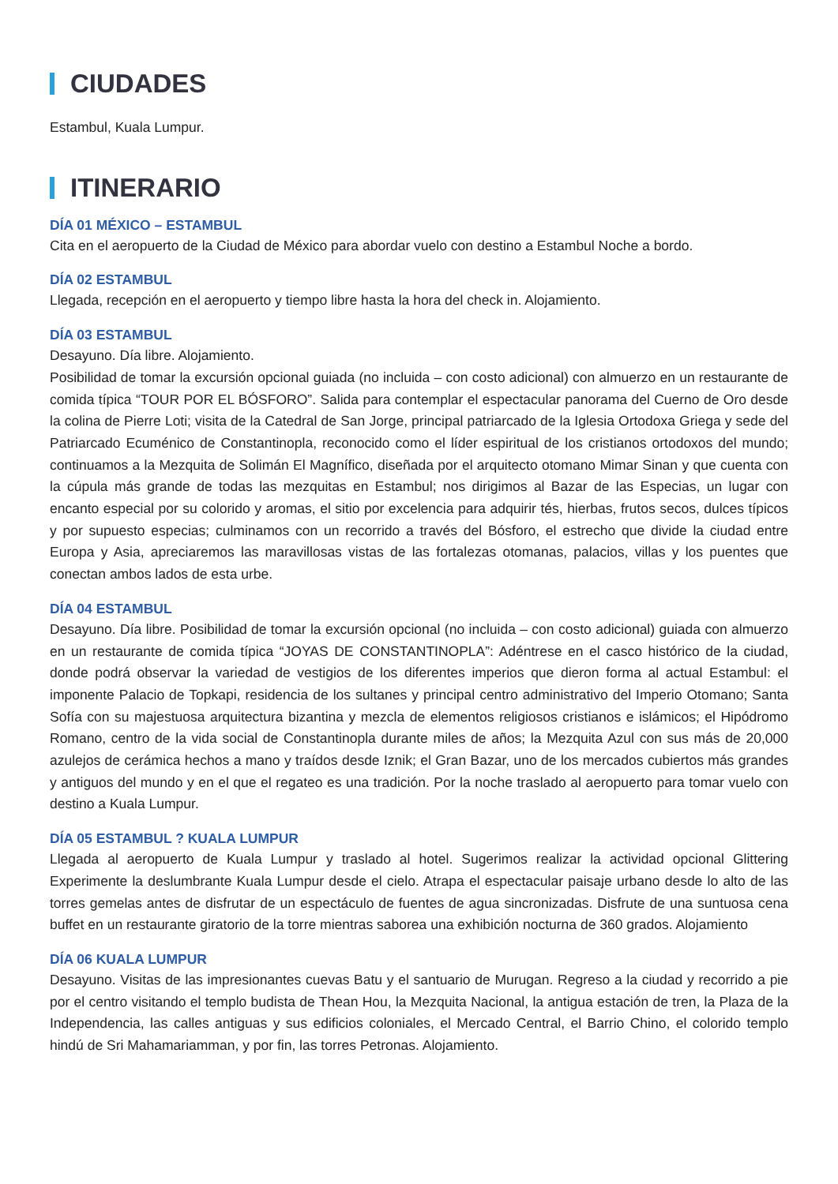CIUDADES
Estambul, Kuala Lumpur.
ITINERARIO
DÍA 01 MÉXICO – ESTAMBUL
Cita en el aeropuerto de la Ciudad de México para abordar vuelo con destino a Estambul Noche a bordo.
DÍA 02 ESTAMBUL
Llegada, recepción en el aeropuerto y tiempo libre hasta la hora del check in. Alojamiento.
DÍA 03 ESTAMBUL
Desayuno. Día libre. Alojamiento.
Posibilidad de tomar la excursión opcional guiada (no incluida – con costo adicional) con almuerzo en un restaurante de comida típica “TOUR POR EL BÓSFORO”. Salida para contemplar el espectacular panorama del Cuerno de Oro desde la colina de Pierre Loti; visita de la Catedral de San Jorge, principal patriarcado de la Iglesia Ortodoxa Griega y sede del Patriarcado Ecuménico de Constantinopla, reconocido como el líder espiritual de los cristianos ortodoxos del mundo; continuamos a la Mezquita de Solimán El Magnífico, diseñada por el arquitecto otomano Mimar Sinan y que cuenta con la cúpula más grande de todas las mezquitas en Estambul; nos dirigimos al Bazar de las Especias, un lugar con encanto especial por su colorido y aromas, el sitio por excelencia para adquirir tés, hierbas, frutos secos, dulces típicos y por supuesto especias; culminamos con un recorrido a través del Bósforo, el estrecho que divide la ciudad entre Europa y Asia, apreciaremos las maravillosas vistas de las fortalezas otomanas, palacios, villas y los puentes que conectan ambos lados de esta urbe.
DÍA 04 ESTAMBUL
Desayuno. Día libre. Posibilidad de tomar la excursión opcional (no incluida – con costo adicional) guiada con almuerzo en un restaurante de comida típica “JOYAS DE CONSTANTINOPLA”: Adéntrese en el casco histórico de la ciudad, donde podrá observar la variedad de vestigios de los diferentes imperios que dieron forma al actual Estambul: el imponente Palacio de Topkapi, residencia de los sultanes y principal centro administrativo del Imperio Otomano; Santa Sofía con su majestuosa arquitectura bizantina y mezcla de elementos religiosos cristianos e islámicos; el Hipódromo Romano, centro de la vida social de Constantinopla durante miles de años; la Mezquita Azul con sus más de 20,000 azulejos de cerámica hechos a mano y traídos desde Iznik; el Gran Bazar, uno de los mercados cubiertos más grandes y antiguos del mundo y en el que el regateo es una tradición. Por la noche traslado al aeropuerto para tomar vuelo con destino a Kuala Lumpur.
DÍA 05 ESTAMBUL ? KUALA LUMPUR
Llegada al aeropuerto de Kuala Lumpur y traslado al hotel. Sugerimos realizar la actividad opcional Glittering Experimente la deslumbrante Kuala Lumpur desde el cielo. Atrapa el espectacular paisaje urbano desde lo alto de las torres gemelas antes de disfrutar de un espectáculo de fuentes de agua sincronizadas. Disfrute de una suntuosa cena buffet en un restaurante giratorio de la torre mientras saborea una exhibición nocturna de 360 grados. Alojamiento
DÍA 06 KUALA LUMPUR
Desayuno. Visitas de las impresionantes cuevas Batu y el santuario de Murugan. Regreso a la ciudad y recorrido a pie por el centro visitando el templo budista de Thean Hou, la Mezquita Nacional, la antigua estación de tren, la Plaza de la Independencia, las calles antiguas y sus edificios coloniales, el Mercado Central, el Barrio Chino, el colorido templo hindú de Sri Mahamariamman, y por fin, las torres Petronas. Alojamiento.